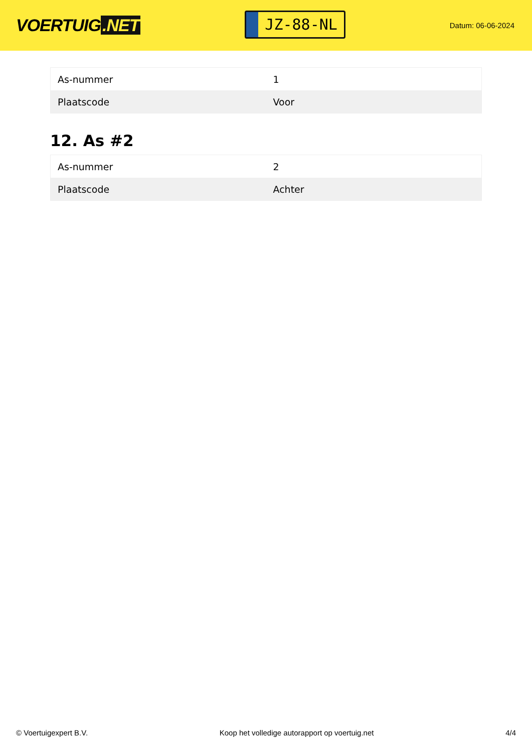VOERTUIG.NET
JZ-88-NL
Datum: 06-06-2024
| As-nummer | 1 |
| Plaatscode | Voor |
12. As #2
| As-nummer | 2 |
| Plaatscode | Achter |
© Voertuigexpert B.V. Koop het volledige autorapport op voertuig.net 4/4